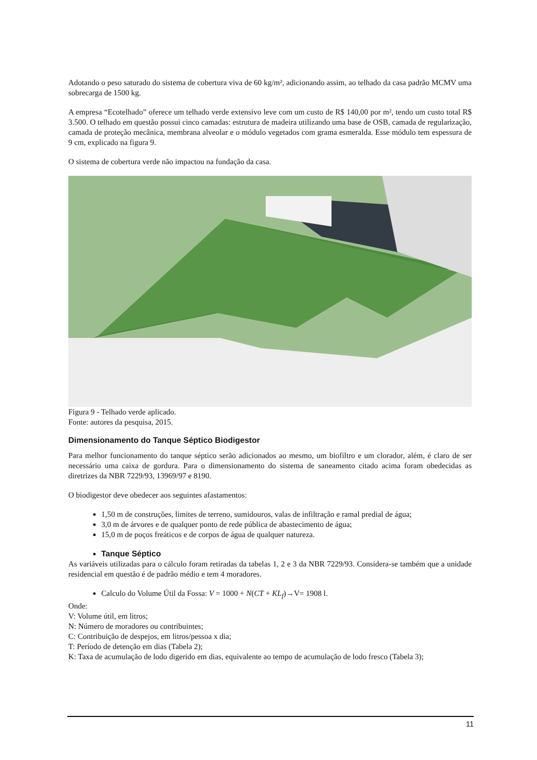Adotando o peso saturado do sistema de cobertura viva de 60 kg/m², adicionando assim, ao telhado da casa padrão MCMV uma sobrecarga de 1500 kg.
A empresa “Ecotelhado” oferece um telhado verde extensivo leve com um custo de R$ 140,00 por m², tendo um custo total R$ 3.500. O telhado em questão possui cinco camadas: estrutura de madeira utilizando uma base de OSB, camada de regularização, camada de proteção mecânica, membrana alveolar e o módulo vegetados com grama esmeralda. Esse módulo tem espessura de 9 cm, explicado na figura 9.
O sistema de cobertura verde não impactou na fundação da casa.
Figura 9 - Telhado verde aplicado.
Fonte: autores da pesquisa, 2015.
Dimensionamento do Tanque Séptico Biodigestor
Para melhor funcionamento do tanque séptico serão adicionados ao mesmo, um biofiltro e um clorador, além, é claro de ser necessário uma caixa de gordura. Para o dimensionamento do sistema de saneamento citado acima foram obedecidas as diretrizes da NBR 7229/93, 13969/97 e 8190.
O biodigestor deve obedecer aos seguintes afastamentos:
1,50 m de construções, limites de terreno, sumidouros, valas de infiltração e ramal predial de água;
3,0 m de árvores e de qualquer ponto de rede pública de abastecimento de água;
15,0 m de poços freáticos e de corpos de água de qualquer natureza.
Tanque Séptico
As variáveis utilizadas para o cálculo foram retiradas da tabelas 1, 2 e 3 da NBR 7229/93. Considera-se também que a unidade residencial em questão é de padrão médio e tem 4 moradores.
Calculo do Volume Útil da Fossa: V = 1000 + N(CT + KL<sub>f</sub>)→V= 1908 l.
Onde:
V: Volume útil, em litros;
N: Número de moradores ou contribuintes;
C: Contribuição de despejos, em litros/pessoa x dia;
T: Período de detenção em dias (Tabela 2);
K: Taxa de acumulação de lodo digerido em dias, equivalente ao tempo de acumulação de lodo fresco (Tabela 3);
11